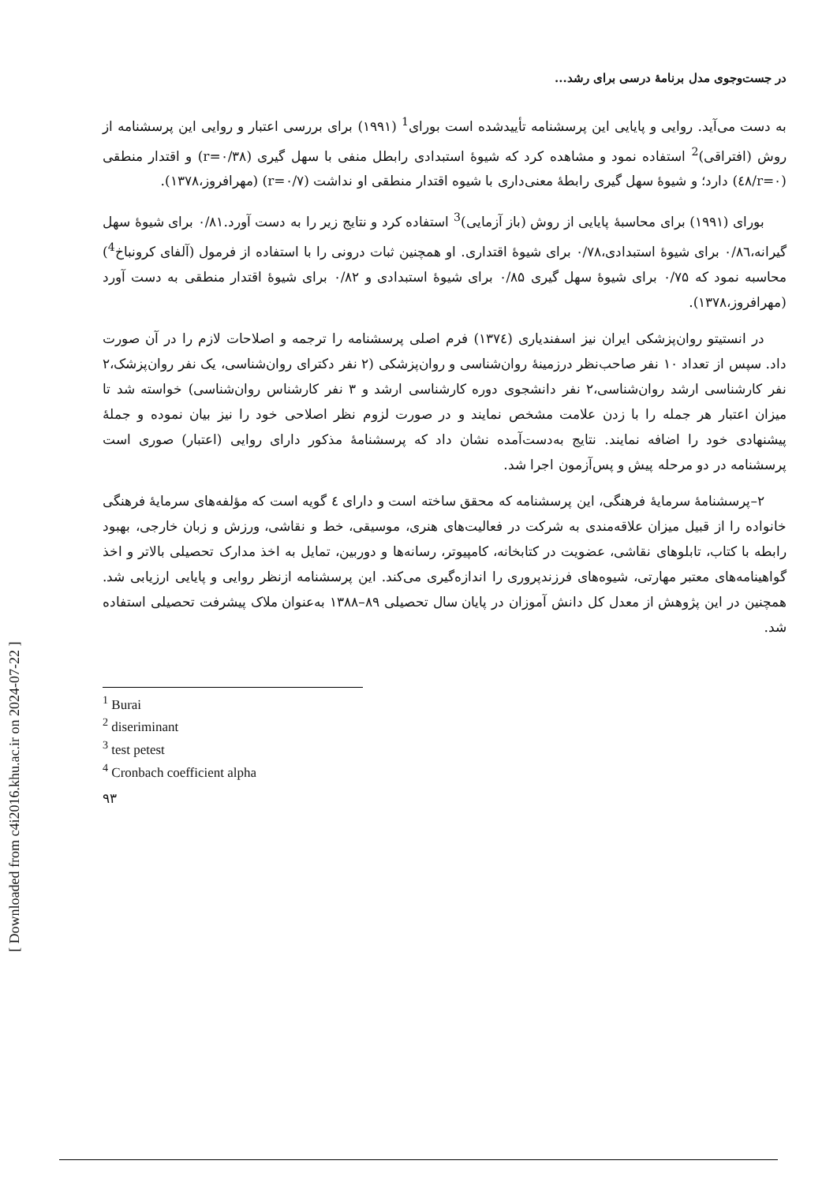[ Downloaded from c4i2016.khu.ac.ir on 2024-07-22 ]
در جست‌وجوی مدل برنامهٔ درسی برای رشد...
به دست می‌آید. روایی و پایایی این پرسشنامه تأییدشده است بورای<sup>1</sup> (۱۹۹۱) برای بررسی اعتبار و روایی این پرسشنامه از روش (افتراقی)<sup>2</sup> استفاده نمود و مشاهده کرد که شیوهٔ استبدادی رابطل منفی با سهل گیری (r=۰/۳۸) و اقتدار منطقی (r=۰/٤۸) دارد؛ و شیوهٔ سهل گیری رابطهٔ معنی‌داری با شیوه اقتدار منطقی او نداشت (r=۰/۷) (مهرافروز،۱۳۷۸).
بورای (۱۹۹۱) برای محاسبهٔ پایایی از روش (باز آزمایی)<sup>3</sup> استفاده کرد و نتایج زیر را به دست آورد.۰/۸۱ برای شیوهٔ سهل گیرانه،۰/۸٦ برای شیوهٔ استبدادی،۰/۷۸ برای شیوهٔ اقتداری. او همچنین ثبات درونی را با استفاده از فرمول (آلفای کرونباخ<sup>4</sup>) محاسبه نمود که ۰/۷۵ برای شیوهٔ سهل گیری ۰/۸۵ برای شیوهٔ استبدادی و ۰/۸۲ برای شیوهٔ اقتدار منطقی به دست آورد (مهرافروز،۱۳۷۸).
در انستیتو روان‌پزشکی ایران نیز اسفندیاری (۱۳۷٤) فرم اصلی پرسشنامه را ترجمه و اصلاحات لازم را در آن صورت داد. سپس از تعداد ۱۰ نفر صاحب‌نظر درزمینهٔ روان‌شناسی و روان‌پزشکی (۲ نفر دکترای روان‌شناسی، یک نفر روان‌پزشک،۲ نفر کارشناسی ارشد روان‌شناسی،۲ نفر دانشجوی دوره کارشناسی ارشد و ۳ نفر کارشناس روان‌شناسی) خواسته شد تا میزان اعتبار هر جمله را با زدن علامت مشخص نمایند و در صورت لزوم نظر اصلاحی خود را نیز بیان نموده و جملهٔ پیشنهادی خود را اضافه نمایند. نتایج به‌دست‌آمده نشان داد که پرسشنامهٔ مذکور دارای روایی (اعتبار) صوری است پرسشنامه در دو مرحله پیش و پس‌آزمون اجرا شد.
۲–پرسشنامهٔ سرمایهٔ فرهنگی، این پرسشنامه که محقق ساخته است و دارای ٤ گویه است که مؤلفه‌های سرمایهٔ فرهنگی خانواده را از قبیل میزان علاقه‌مندی به شرکت در فعالیت‌های هنری، موسیقی، خط و نقاشی، ورزش و زبان خارجی، بهبود رابطه با کتاب، تابلوهای نقاشی، عضویت در کتابخانه، کامپیوتر، رسانه‌ها و دوربین، تمایل به اخذ مدارک تحصیلی بالاتر و اخذ گواهینامه‌های معتبر مهارتی، شیوه‌های فرزندپروری را اندازه‌گیری می‌کند. این پرسشنامه ازنظر روایی و پایایی ارزیابی شد. همچنین در این پژوهش از معدل کل دانش آموزان در پایان سال تحصیلی ۸۹–۱۳۸۸ به‌عنوان ملاک پیشرفت تحصیلی استفاده شد.
<sup>1</sup> Burai
<sup>2</sup> diseriminant
<sup>3</sup> test petest
<sup>4</sup> Cronbach coefficient alpha
۹۳